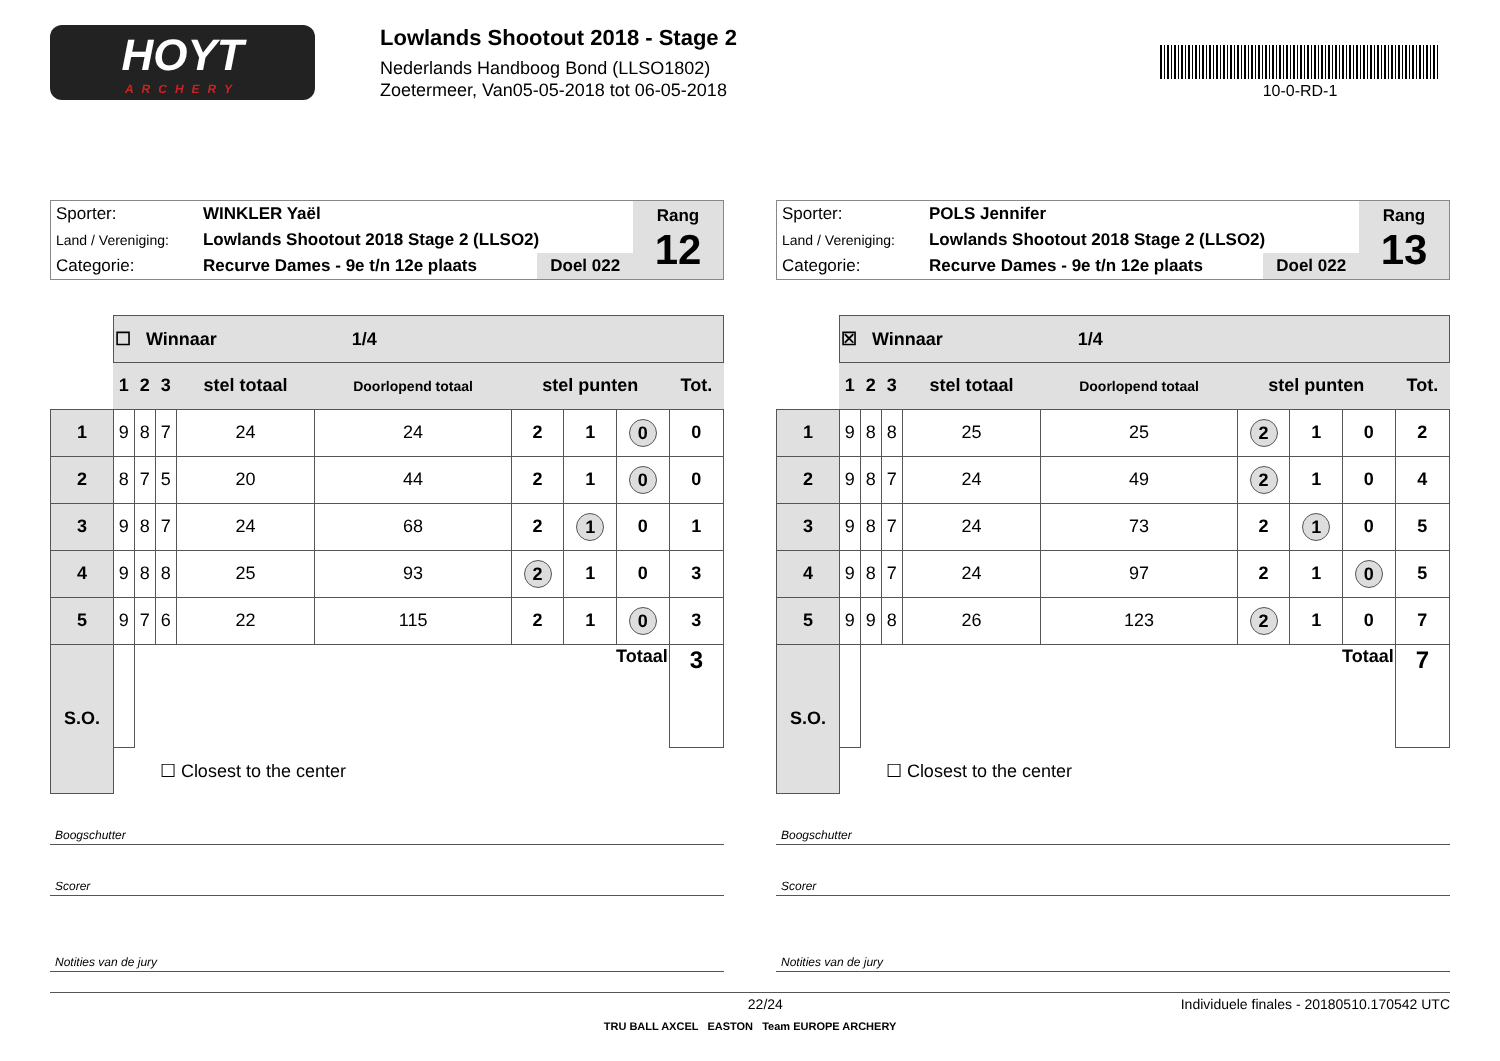HOYT
ARCHERY
Lowlands Shootout 2018 - Stage 2
Nederlands Handboog Bond (LLSO1802)
Zoetermeer, Van05-05-2018 tot 06-05-2018
10-0-RD-1
| Sporter: | WINKLER Yaël | | Rang 12 |
| Land / Vereniging: | Lowlands Shootout 2018 Stage 2 (LLSO2) | | |
| Categorie: | Recurve Dames - 9e t/n 12e plaats | Doel 022 | |
| | ☐ Winnaar 1/4 | | | | | | | | |
| | 1 | 2 | 3 | stel totaal | Doorlopend totaal | stel punten | | | Tot. |
| 1 | 9 | 8 | 7 | 24 | 24 | 2 | 1 | 0 | 0 |
| 2 | 8 | 7 | 5 | 20 | 44 | 2 | 1 | 0 | 0 |
| 3 | 9 | 8 | 7 | 24 | 68 | 2 | 1 | 0 | 1 |
| 4 | 9 | 8 | 8 | 25 | 93 | 2 | 1 | 0 | 3 |
| 5 | 9 | 7 | 6 | 22 | 115 | 2 | 1 | 0 | 3 |
| S.O. | | Totaal | | | | | | | 3 |
| | ☐ Closest to the center | | | | | | | | |
Boogschutter
Scorer
Notities van de jury
| Sporter: | POLS Jennifer | | Rang 13 |
| Land / Vereniging: | Lowlands Shootout 2018 Stage 2 (LLSO2) | | |
| Categorie: | Recurve Dames - 9e t/n 12e plaats | Doel 022 | |
| | ☒ Winnaar 1/4 | | | | | | | | |
| | 1 | 2 | 3 | stel totaal | Doorlopend totaal | stel punten | | | Tot. |
| 1 | 9 | 8 | 8 | 25 | 25 | 2 | 1 | 0 | 2 |
| 2 | 9 | 8 | 7 | 24 | 49 | 2 | 1 | 0 | 4 |
| 3 | 9 | 8 | 7 | 24 | 73 | 2 | 1 | 0 | 5 |
| 4 | 9 | 8 | 7 | 24 | 97 | 2 | 1 | 0 | 5 |
| 5 | 9 | 9 | 8 | 26 | 123 | 2 | 1 | 0 | 7 |
| S.O. | | Totaal | | | | | | | 7 |
| | ☐ Closest to the center | | | | | | | | |
Boogschutter
Scorer
Notities van de jury
22/24 Individuele finales - 20180510.170542 UTC
TRU BALL AXCEL EASTON Team EUROPE ARCHERY